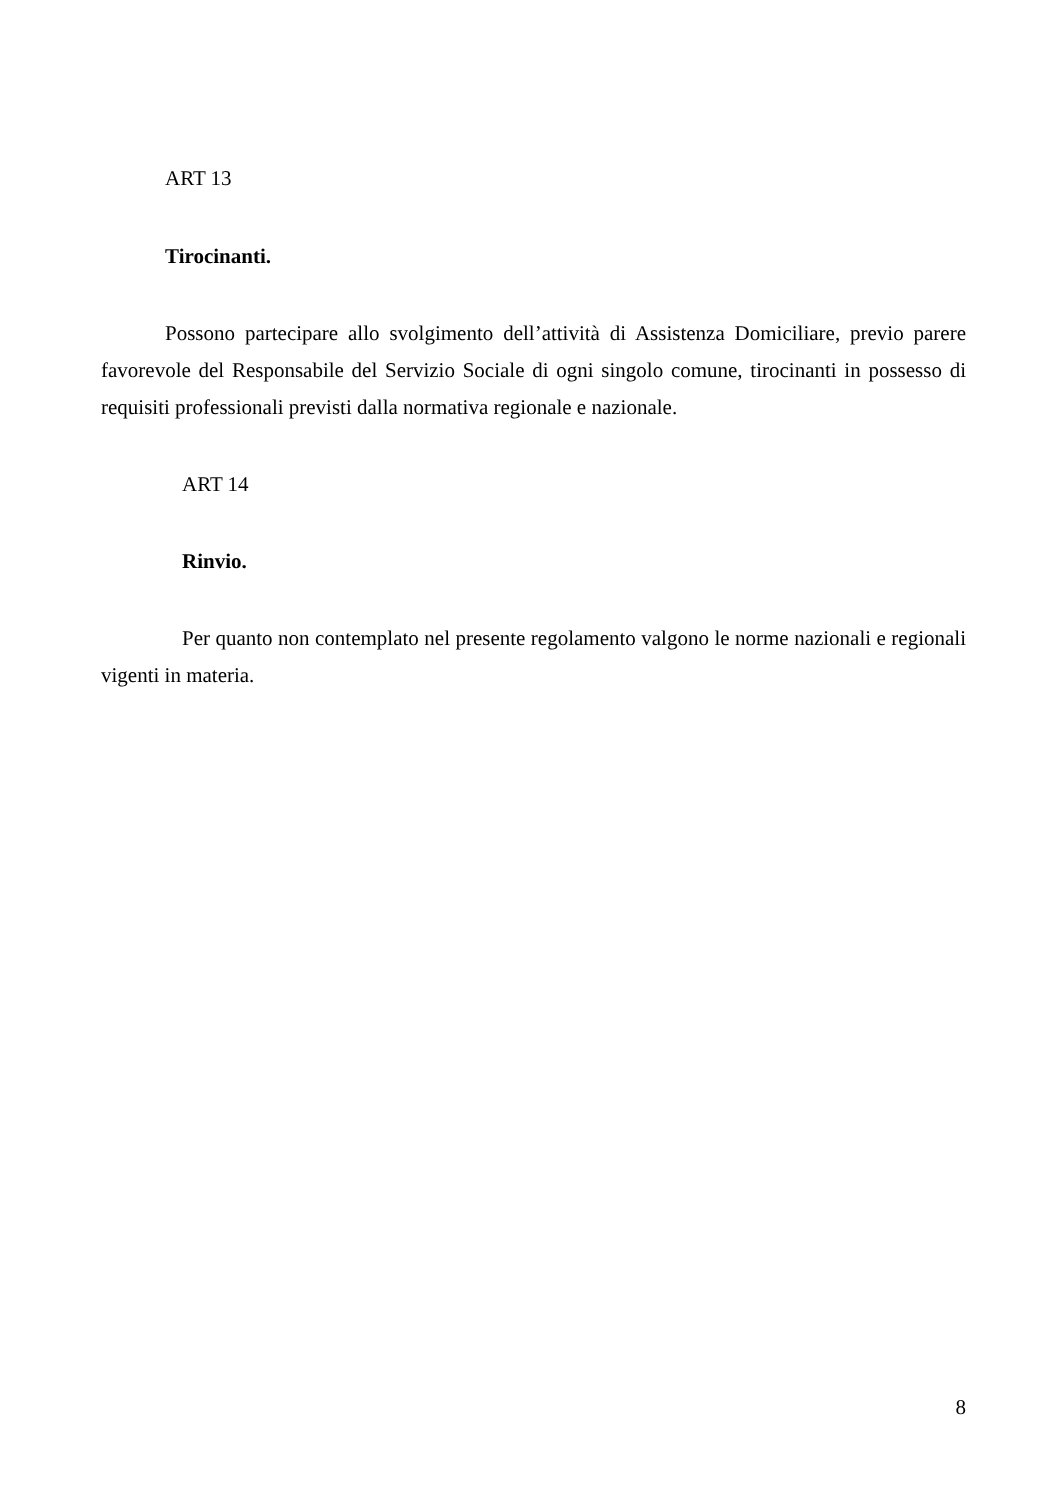ART 13
Tirocinanti.
Possono partecipare allo svolgimento dell’attività di Assistenza Domiciliare, previo parere favorevole del Responsabile del Servizio Sociale di ogni singolo comune, tirocinanti in possesso di requisiti professionali previsti dalla normativa regionale e nazionale.
ART 14
Rinvio.
Per quanto non contemplato nel presente regolamento valgono le norme nazionali e regionali vigenti in materia.
8